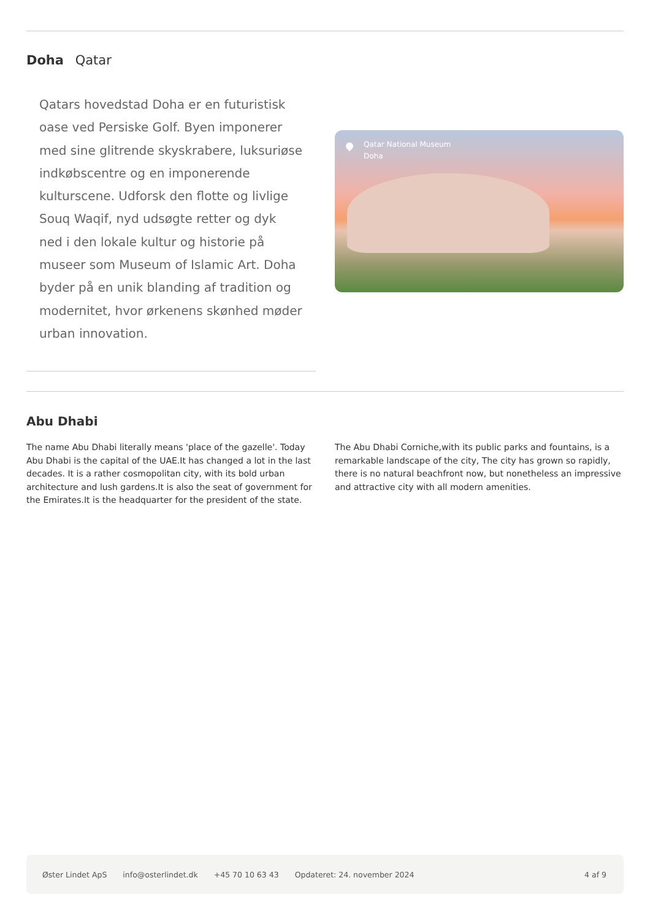Doha Qatar
Qatars hovedstad Doha er en futuristisk oase ved Persiske Golf. Byen imponerer med sine glitrende skyskrabere, luksuriøse indkøbscentre og en imponerende kulturscene. Udforsk den flotte og livlige Souq Waqif, nyd udsøgte retter og dyk ned i den lokale kultur og historie på museer som Museum of Islamic Art. Doha byder på en unik blanding af tradition og modernitet, hvor ørkenens skønhed møder urban innovation.
Qatar National Museum
Doha
Abu Dhabi
The name Abu Dhabi literally means 'place of the gazelle'. Today Abu Dhabi is the capital of the UAE.It has changed a lot in the last decades. It is a rather cosmopolitan city, with its bold urban architecture and lush gardens.It is also the seat of government for the Emirates.It is the headquarter for the president of the state.
The Abu Dhabi Corniche,with its public parks and fountains, is a remarkable landscape of the city, The city has grown so rapidly, there is no natural beachfront now, but nonetheless an impressive and attractive city with all modern amenities.
Øster Lindet ApS info@osterlindet.dk +45 70 10 63 43 Opdateret: 24. november 2024 4 af 9